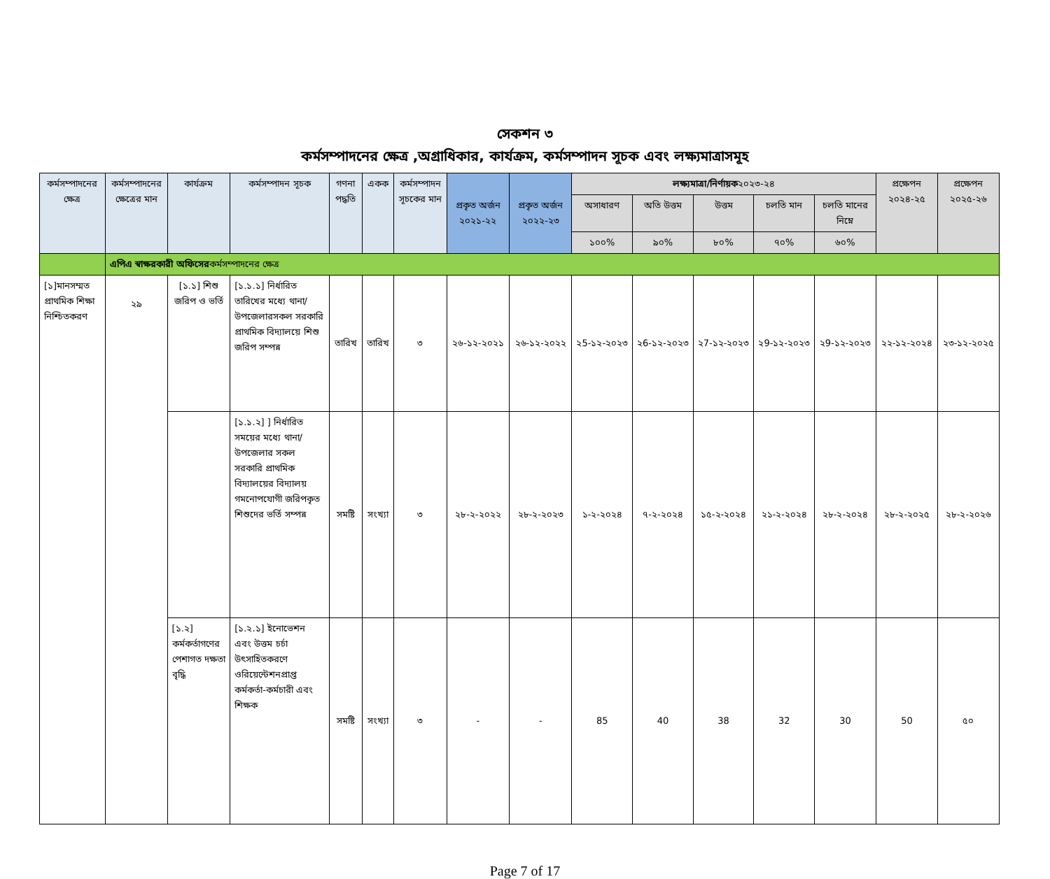সেকশন ৩
কর্মসম্পাদনের ক্ষেত্র ,অগ্রাধিকার, কার্যক্রম, কর্মসম্পাদন সূচক এবং লক্ষ্যমাত্রাসমূহ
| কর্মসম্পাদনের ক্ষেত্র | কর্মসম্পাদনের ক্ষেত্রের মান | কার্যক্রম | কর্মসম্পাদন সূচক | গণনা পদ্ধতি | একক | কর্মসম্পাদন সূচকের মান | প্রকৃত অর্জন ২০২১-২২ | প্রকৃত অর্জন ২০২২-২৩ | লক্ষ্যমাত্রা/নির্ণায়ক ২০২৩-২৪ | | | | | প্রক্ষেপন ২০২৪-২৫ | প্রক্ষেপন ২০২৫-২৬ |
| --- | --- | --- | --- | --- | --- | --- | --- | --- | --- | --- | --- | --- | --- | --- | --- |
| | | | | | | | | | অসাধারণ | অতি উত্তম | উত্তম | চলতি মান | চলতি মানের নিম্নে | | |
| | | | | | | | | | ১০০% | ৯০% | ৮০% | ৭০% | ৬০% | | |
| | এপিএ স্বাক্ষরকারী অফিসের কর্মসম্পাদনের ক্ষেত্র | | | | | | | | | | | | | | |
| [১]মানসম্মত প্রাথমিক শিক্ষা নিশ্চিতকরণ | ২৯ | [১.১] শিশু জরিপ ও ভর্তি | [১.১.১] নির্ধারিত তারিখের মধ্যে থানা/উপজেলারসকল সরকারি প্রাথমিক বিদ্যালয়ে শিশু জরিপ সম্পন্ন | তারিখ | তারিখ | ৩ | ২৬-১২-২০২১ | ২৬-১২-২০২২ | ২5-১২-২০২৩ | ২6-১২-২০২৩ | ২7-১২-২০২৩ | ২9-১২-২০২৩ | ২9-১২-২০২৩ | ২২-১২-২০২৪ | ২৩-১২-২০২৫ |
| | | | [১.১.২] ] নির্ধারিত সময়ের মধ্যে থানা/উপজেলার সকল সরকারি প্রাথমিক বিদ্যালয়ের বিদ্যালয় গমনোপযোগী জরিপকৃত শিশুদের ভর্তি সম্পন্ন | সমষ্টি | সংখ্যা | ৩ | ২৮-২-২০২২ | ২৮-২-২০২৩ | ১-২-২০২৪ | ৭-২-২০২৪ | ১৫-২-২০২৪ | ২১-২-২০২৪ | ২৮-২-২০২৪ | ২৮-২-২০২৫ | ২৮-২-২০২৬ |
| | | [১.২] কর্মকর্তাগণের পেশাগত দক্ষতা বৃদ্ধি | [১.২.১] ইনোভেশন এবং উত্তম চর্চা উৎসাহিতকরণে ওরিয়েন্টেশনপ্রাপ্ত কর্মকর্তা-কর্মচারী এবং শিক্ষক | সমষ্টি | সংখ্যা | ৩ | - | - | 85 | 40 | 38 | 32 | 30 | 50 | ৫০ |
Page 7 of 17